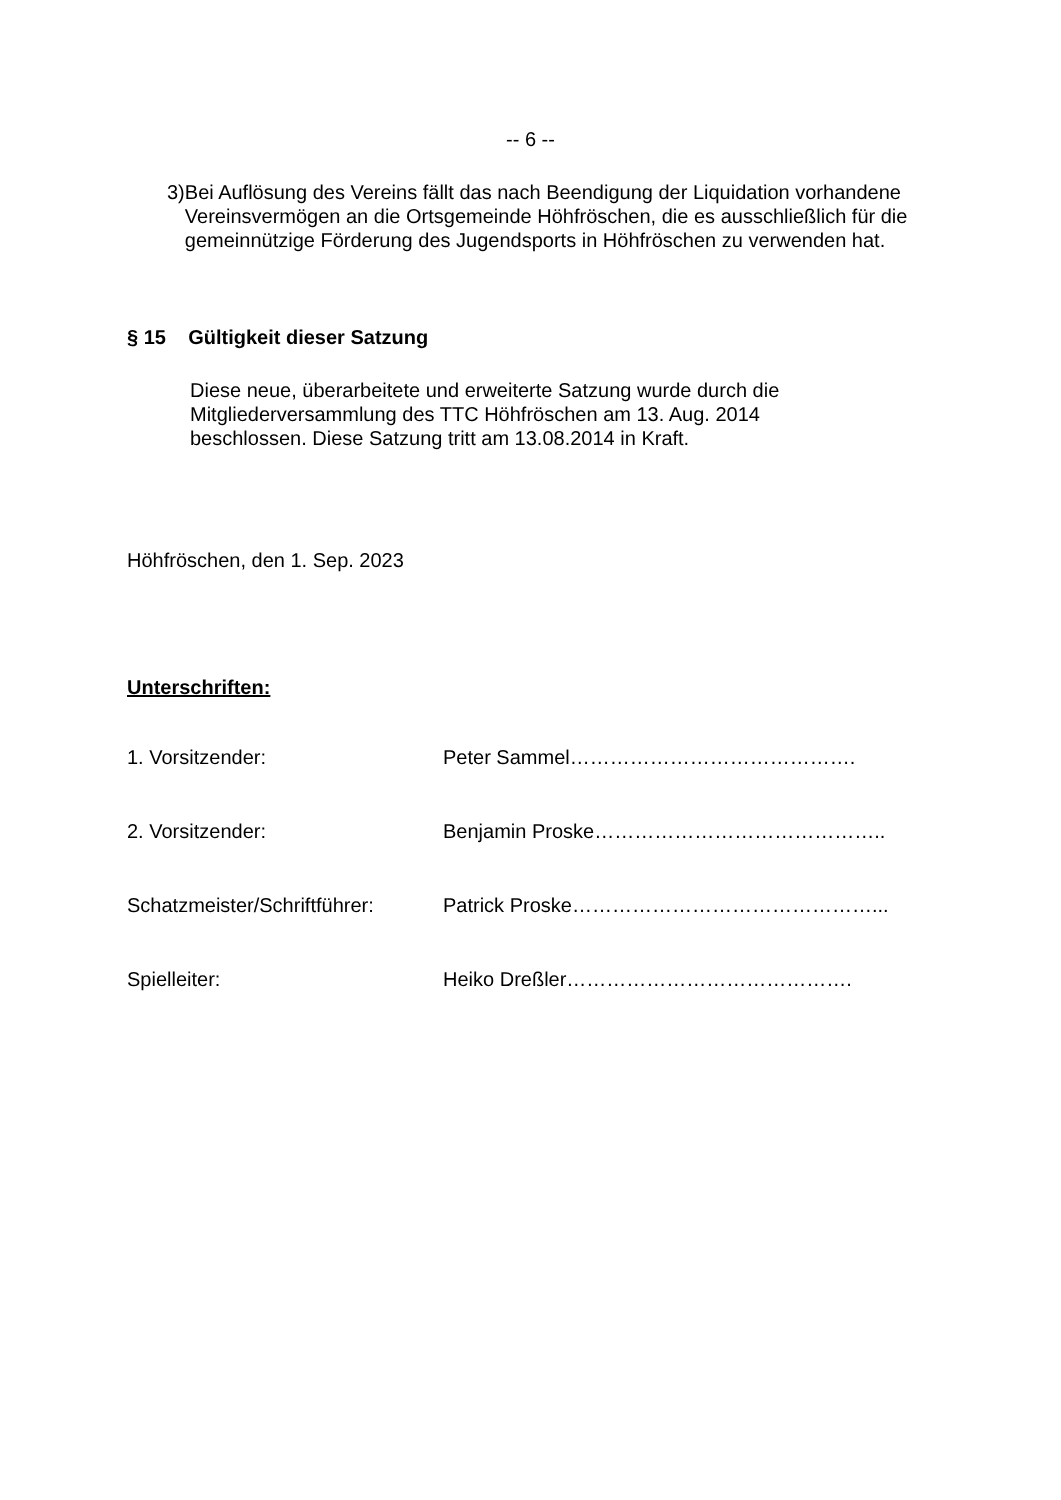-- 6 --
3) Bei Auflösung des Vereins fällt das nach Beendigung der Liquidation vorhandene Vereinsvermögen an die Ortsgemeinde Höhfröschen, die es ausschließlich für die gemeinnützige Förderung des Jugendsports in Höhfröschen zu verwenden hat.
§ 15 Gültigkeit dieser Satzung
Diese neue, überarbeitete und erweiterte Satzung wurde durch die Mitgliederversammlung des TTC Höhfröschen am 13. Aug. 2014 beschlossen. Diese Satzung tritt am 13.08.2014 in Kraft.
Höhfröschen, den 1. Sep. 2023
Unterschriften:
1. Vorsitzender: Peter Sammel…………………………………….
2. Vorsitzender: Benjamin Proske……………………………………..
Schatzmeister/Schriftführer: Patrick Proske………………………………………...
Spielleiter: Heiko Dreßler…………………………………….